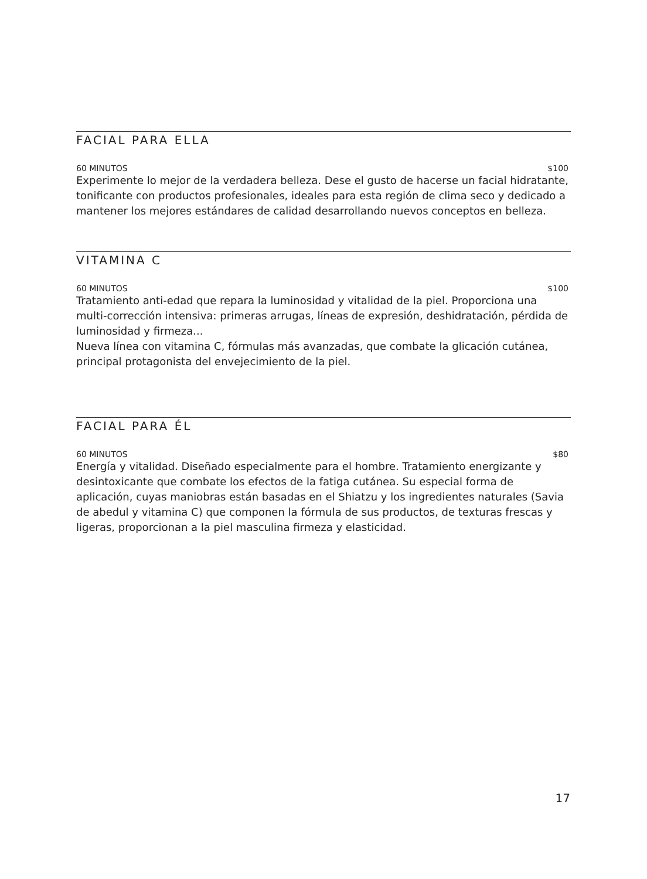FACIAL PARA ELLA
60 MINUTOS $100
Experimente lo mejor de la verdadera belleza. Dese el gusto de hacerse un facial hidratante, tonificante con productos profesionales, ideales para esta región de clima seco y dedicado a mantener los mejores estándares de calidad desarrollando nuevos conceptos en belleza.
VITAMINA C
60 MINUTOS $100
Tratamiento anti-edad que repara la luminosidad y vitalidad de la piel. Proporciona una multi-corrección intensiva: primeras arrugas, líneas de expresión, deshidratación, pérdida de luminosidad y firmeza...
Nueva línea con vitamina C, fórmulas más avanzadas, que combate la glicación cutánea, principal protagonista del envejecimiento de la piel.
FACIAL PARA ÉL
60 MINUTOS $80
Energía y vitalidad. Diseñado especialmente para el hombre. Tratamiento energizante y desintoxicante que combate los efectos de la fatiga cutánea. Su especial forma de aplicación, cuyas maniobras están basadas en el Shiatzu y los ingredientes naturales (Savia de abedul y vitamina C) que componen la fórmula de sus productos, de texturas frescas y ligeras, proporcionan a la piel masculina firmeza y elasticidad.
17